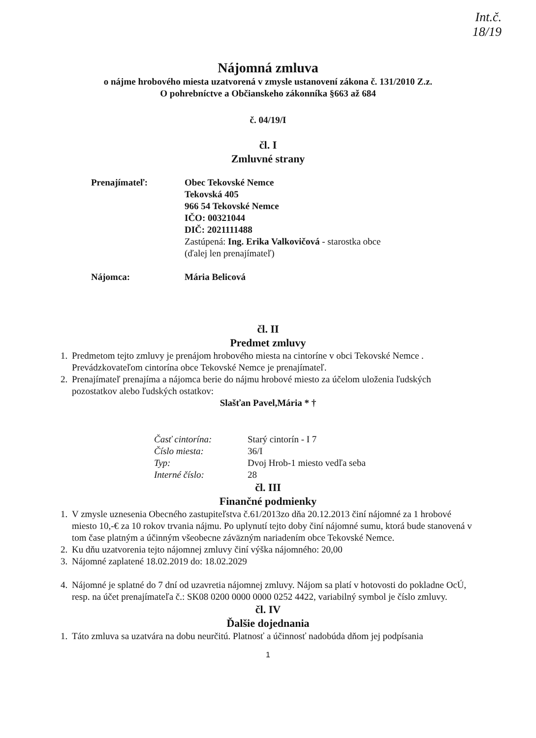Int.č.
18/19
Nájomná zmluva
o nájme hrobového miesta uzatvorená v zmysle ustanovení zákona č. 131/2010 Z.z.
O pohrebníctve a Občianskeho zákonníka §663 až 684
č. 04/19/I
čl. I
Zmluvné strany
Prenajímateľ: Obec Tekovské Nemce
Tekovská 405
966 54 Tekovské Nemce
IČO: 00321044
DIČ: 2021111488
Zastúpená: Ing. Erika Valkovičová - starostka obce
(ďalej len prenajímateľ)
Nájomca: Mária Belicová
čl. II
Predmet zmluvy
1. Predmetom tejto zmluvy je prenájom hrobového miesta na cintoríne v obci Tekovské Nemce . Prevádzkovateľom cintorína obce Tekovské Nemce je prenajímateľ.
2. Prenajímateľ prenajíma a nájomca berie do nájmu hrobové miesto za účelom uloženia ľudských pozostatkov alebo ľudských ostatkov:
Slašťan Pavel,Mária * †
Časť cintorína: Starý cintorín - I 7 Číslo miesta: 36/I Typ: Dvoj Hrob-1 miesto vedľa seba Interné číslo: 28
čl. III
Finančné podmienky
1. V zmysle uznesenia Obecného zastupiteľstva č.61/2013zo dňa 20.12.2013 činí nájomné za 1 hrobové miesto 10,-€ za 10 rokov trvania nájmu. Po uplynutí tejto doby činí nájomné sumu, ktorá bude stanovená v tom čase platným a účinným všeobecne záväzným nariadením obce Tekovské Nemce.
2. Ku dňu uzatvorenia tejto nájomnej zmluvy činí výška nájomného: 20,00
3. Nájomné zaplatené 18.02.2019 do: 18.02.2029
4. Nájomné je splatné do 7 dní od uzavretia nájomnej zmluvy. Nájom sa platí v hotovosti do pokladne OcÚ, resp. na účet prenajímateľa č.: SK08 0200 0000 0000 0252 4422, variabilný symbol je číslo zmluvy.
čl. IV
Ďalšie dojednania
1. Táto zmluva sa uzatvára na dobu neurčitú. Platnosť a účinnosť nadobúda dňom jej podpísania
1